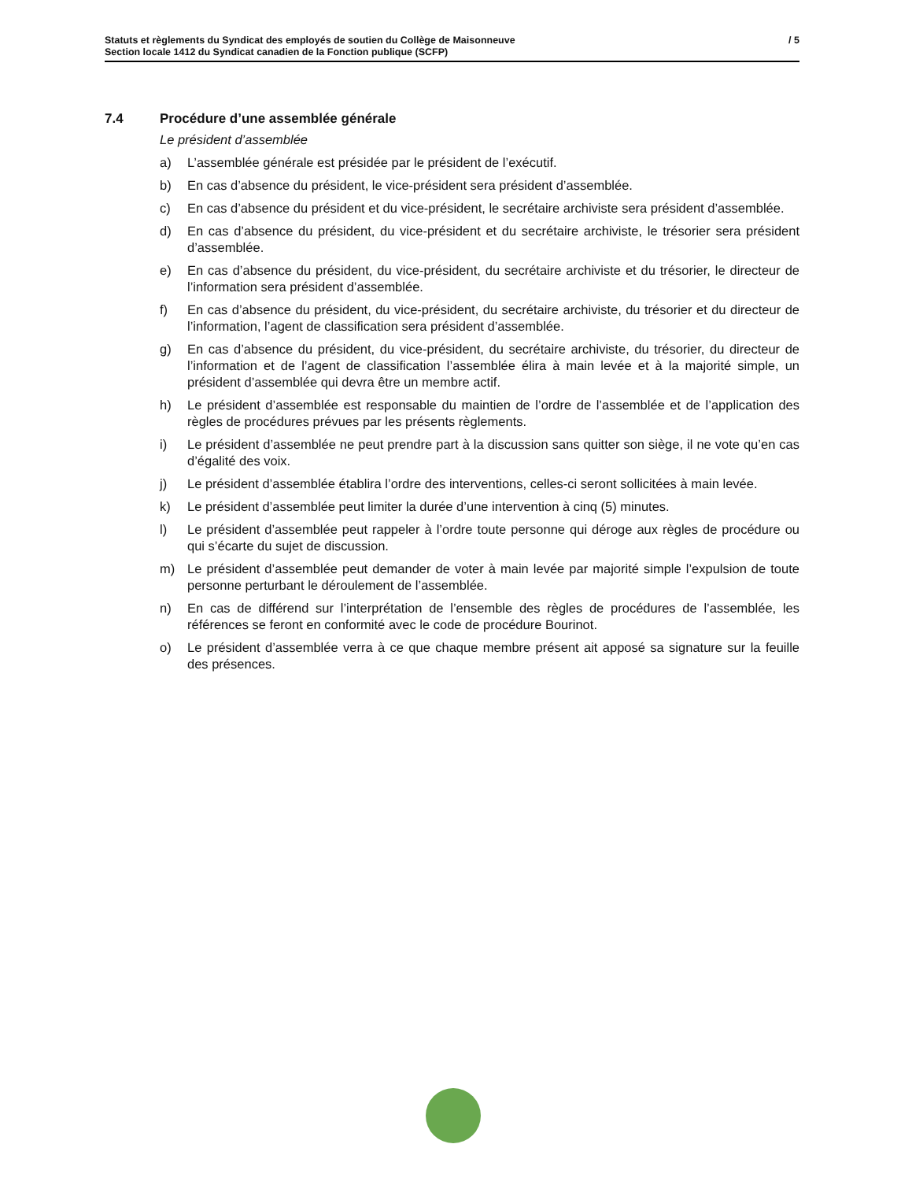/ 5 Statuts et règlements du Syndicat des employés de soutien du Collège de Maisonneuve
Section locale 1412 du Syndicat canadien de la Fonction publique (SCFP)
7.4 Procédure d’une assemblée générale
Le président d’assemblée
a) L’assemblée générale est présidée par le président de l’exécutif.
b) En cas d’absence du président, le vice-président sera président d’assemblée.
c) En cas d’absence du président et du vice-président, le secrétaire archiviste sera président d’assemblée.
d) En cas d’absence du président, du vice-président et du secrétaire archiviste, le trésorier sera président d’assemblée.
e) En cas d’absence du président, du vice-président, du secrétaire archiviste et du trésorier, le directeur de l’information sera président d’assemblée.
f) En cas d’absence du président, du vice-président, du secrétaire archiviste, du trésorier et du directeur de l’information, l’agent de classification sera président d’assemblée.
g) En cas d’absence du président, du vice-président, du secrétaire archiviste, du trésorier, du directeur de l’information et de l’agent de classification l’assemblée élira à main levée et à la majorité simple, un président d’assemblée qui devra être un membre actif.
h) Le président d’assemblée est responsable du maintien de l’ordre de l’assemblée et de l’application des règles de procédures prévues par les présents règlements.
i) Le président d’assemblée ne peut prendre part à la discussion sans quitter son siège, il ne vote qu’en cas d’égalité des voix.
j) Le président d’assemblée établira l’ordre des interventions, celles-ci seront sollicitées à main levée.
k) Le président d’assemblée peut limiter la durée d’une intervention à cinq (5) minutes.
l) Le président d’assemblée peut rappeler à l’ordre toute personne qui déroge aux règles de procédure ou qui s’écarte du sujet de discussion.
m) Le président d’assemblée peut demander de voter à main levée par majorité simple l’expulsion de toute personne perturbant le déroulement de l’assemblée.
n) En cas de différend sur l’interprétation de l’ensemble des règles de procédures de l’assemblée, les références se feront en conformité avec le code de procédure Bourinot.
o) Le président d’assemblée verra à ce que chaque membre présent ait apposé sa signature sur la feuille des présences.